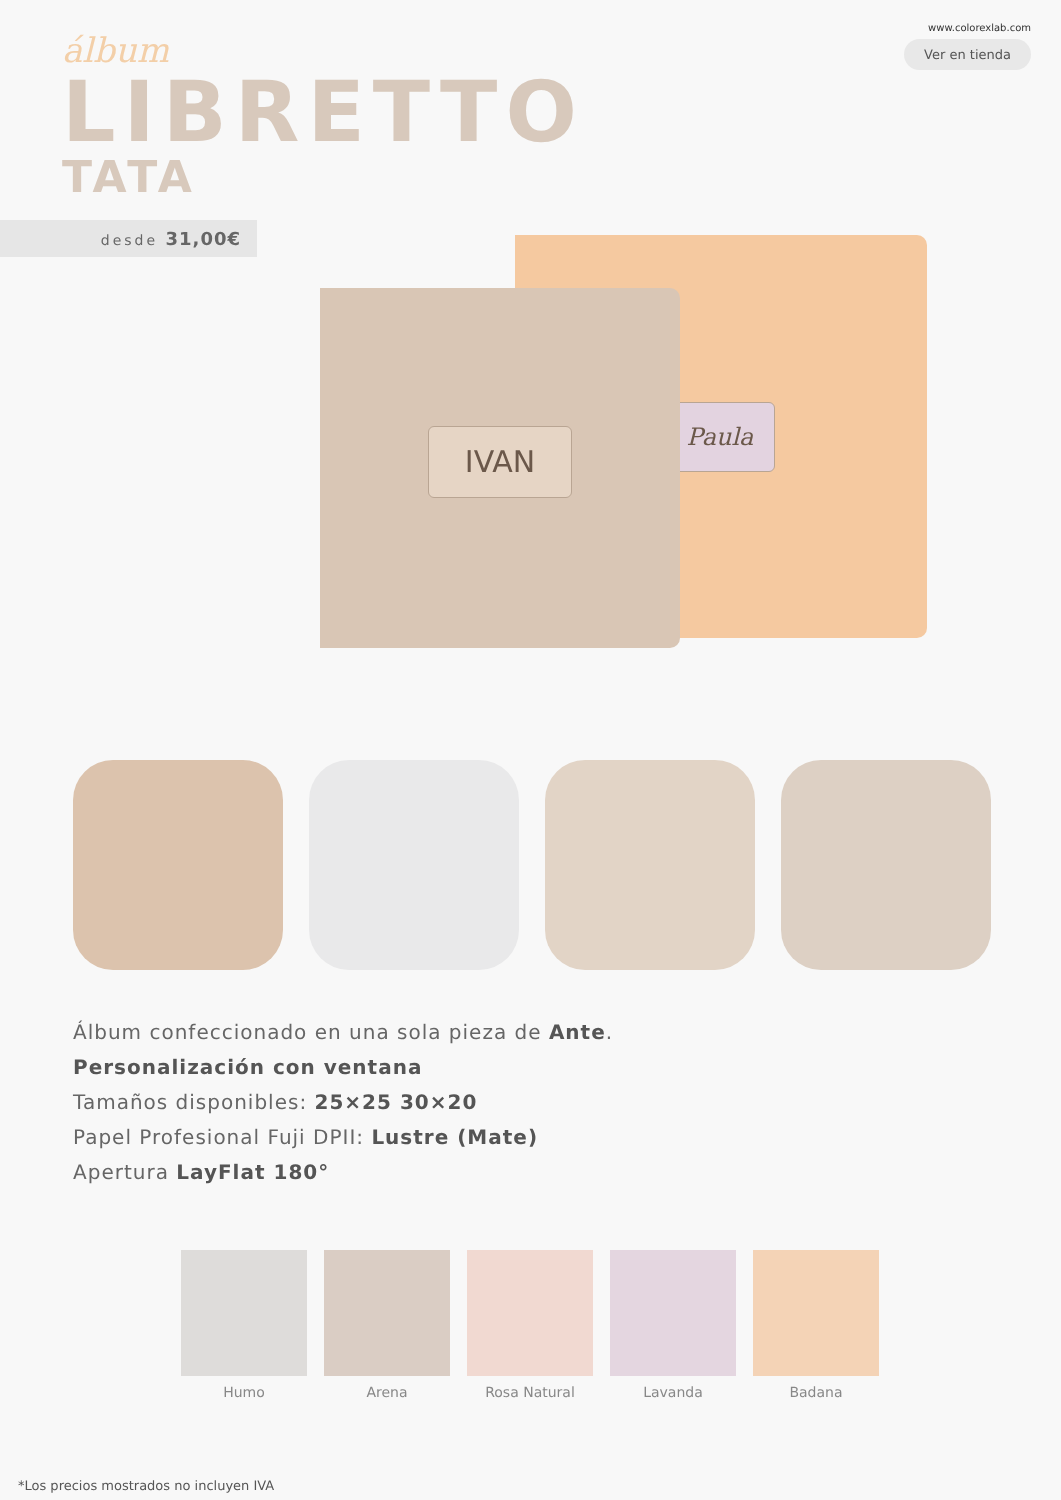álbum
LIBRETTO
TATA
www.colorexlab.com
Ver en tienda
desde 31,00€
Paula
IVAN
Álbum confeccionado en una sola pieza de Ante.
Personalización con ventana
Tamaños disponibles: 25×25 30×20
Papel Profesional Fuji DPII: Lustre (Mate)
Apertura LayFlat 180°
Humo Arena Rosa Natural Lavanda Badana
*Los precios mostrados no incluyen IVA